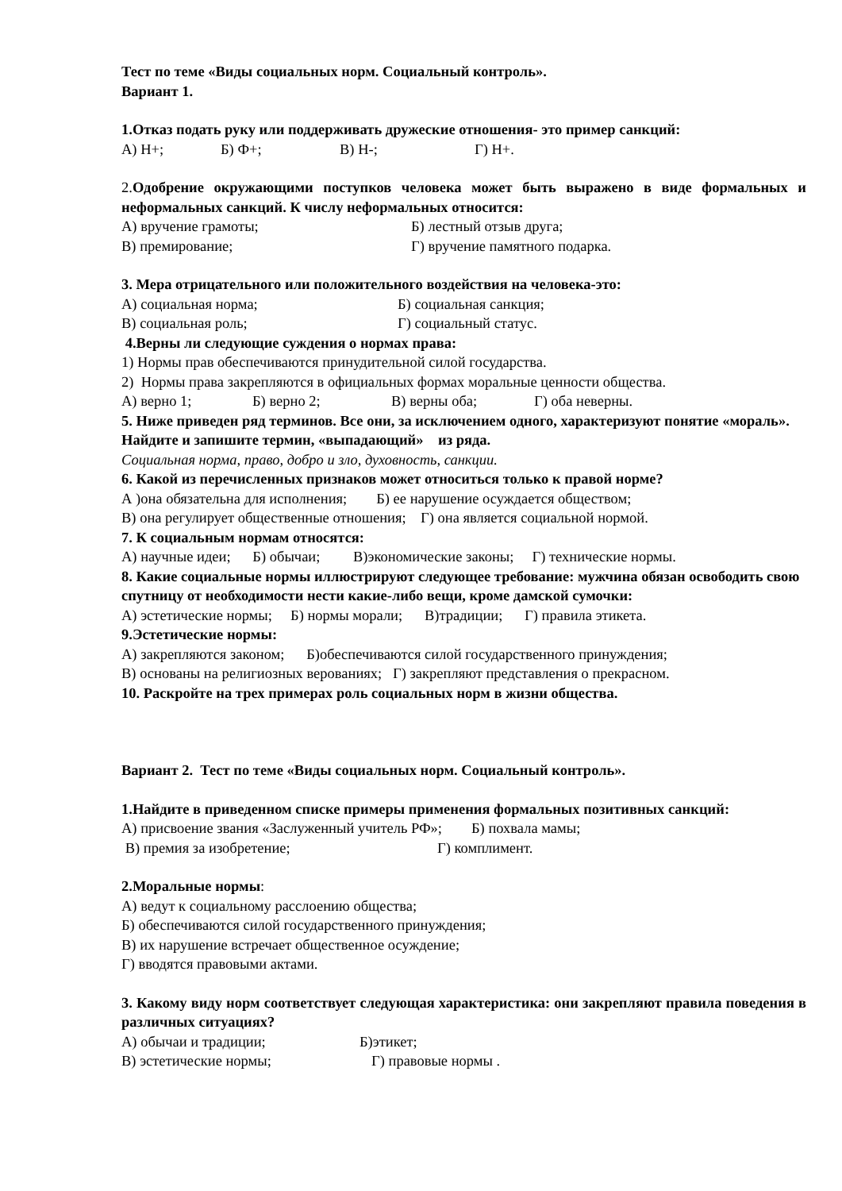Тест по теме «Виды социальных норм. Социальный контроль».
Вариант 1.
1.Отказ подать руку или поддерживать дружеские отношения- это пример санкций:
А) Н+; Б) Ф+; В) Н-; Г) Н+.
2.Одобрение окружающими поступков человека может быть выражено в виде формальных и неформальных санкций. К числу неформальных относится:
А) вручение грамоты; Б) лестный отзыв друга;
В) премирование; Г) вручение памятного подарка.
3. Мера отрицательного или положительного воздействия на человека-это:
А) социальная норма; Б) социальная санкция;
В) социальная роль; Г) социальный статус.
4.Верны ли следующие суждения о нормах права:
1) Нормы прав обеспечиваются принудительной силой государства.
2) Нормы права закрепляются в официальных формах моральные ценности общества.
А) верно 1; Б) верно 2; В) верны оба; Г) оба неверны.
5. Ниже приведен ряд терминов. Все они, за исключением одного, характеризуют понятие «мораль». Найдите и запишите термин, «выпадающий» из ряда.
Социальная норма, право, добро и зло, духовность, санкции.
6. Какой из перечисленных признаков может относиться только к правой норме?
А )она обязательна для исполнения; Б) ее нарушение осуждается обществом;
В) она регулирует общественные отношения; Г) она является социальной нормой.
7. К социальным нормам относятся:
А) научные идеи; Б) обычаи; В)экономические законы; Г) технические нормы.
8. Какие социальные нормы иллюстрируют следующее требование: мужчина обязан освободить свою спутницу от необходимости нести какие-либо вещи, кроме дамской сумочки:
А) эстетические нормы; Б) нормы морали; В)традиции; Г) правила этикета.
9.Эстетические нормы:
А) закрепляются законом; Б)обеспечиваются силой государственного принуждения;
В) основаны на религиозных верованиях; Г) закрепляют представления о прекрасном.
10. Раскройте на трех примерах роль социальных норм в жизни общества.
Вариант 2. Тест по теме «Виды социальных норм. Социальный контроль».
1.Найдите в приведенном списке примеры применения формальных позитивных санкций:
А) присвоение звания «Заслуженный учитель РФ»; Б) похвала мамы;
В) премия за изобретение; Г) комплимент.
2.Моральные нормы:
А) ведут к социальному расслоению общества;
Б) обеспечиваются силой государственного принуждения;
В) их нарушение встречает общественное осуждение;
Г) вводятся правовыми актами.
3. Какому виду норм соответствует следующая характеристика: они закрепляют правила поведения в различных ситуациях?
А) обычаи и традиции; Б)этикет;
В) эстетические нормы; Г) правовые нормы .